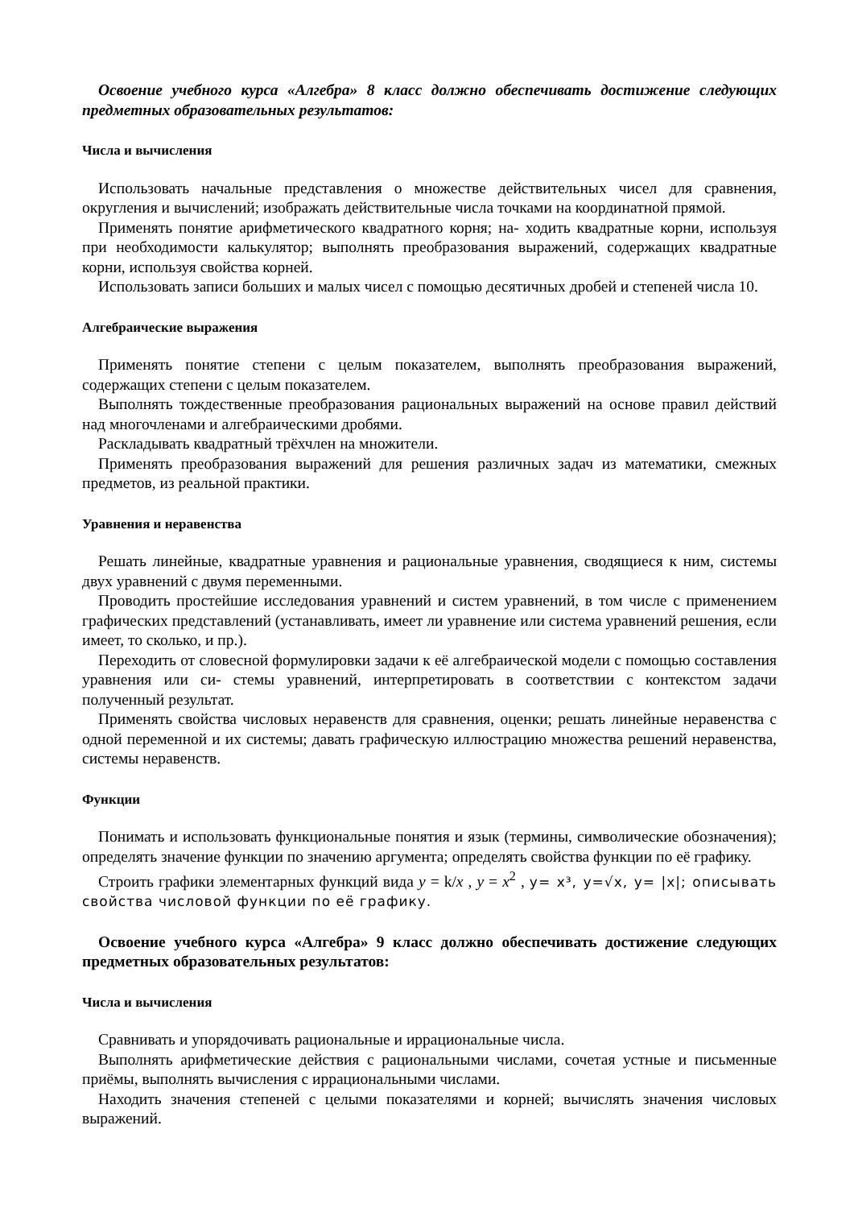Освоение учебного курса «Алгебра» 8 класс должно обеспечивать достижение следующих предметных образовательных результатов:
Числа и вычисления
Использовать начальные представления о множестве действительных чисел для сравнения, округления и вычислений; изображать действительные числа точками на координатной прямой.
Применять понятие арифметического квадратного корня; на- ходить квадратные корни, используя при необходимости калькулятор; выполнять преобразования выражений, содержащих квадратные корни, используя свойства корней.
Использовать записи больших и малых чисел с помощью десятичных дробей и степеней числа 10.
Алгебраические выражения
Применять понятие степени с целым показателем, выполнять преобразования выражений, содержащих степени с целым показателем.
Выполнять тождественные преобразования рациональных выражений на основе правил действий над многочленами и алгебраическими дробями.
Раскладывать квадратный трёхчлен на множители.
Применять преобразования выражений для решения различных задач из математики, смежных предметов, из реальной практики.
Уравнения и неравенства
Решать линейные, квадратные уравнения и рациональные уравнения, сводящиеся к ним, системы двух уравнений с двумя переменными.
Проводить простейшие исследования уравнений и систем уравнений, в том числе с применением графических представлений (устанавливать, имеет ли уравнение или система уравнений решения, если имеет, то сколько, и пр.).
Переходить от словесной формулировки задачи к её алгебраической модели с помощью составления уравнения или си- стемы уравнений, интерпретировать в соответствии с контекстом задачи полученный результат.
Применять свойства числовых неравенств для сравнения, оценки; решать линейные неравенства с одной переменной и их системы; давать графическую иллюстрацию множества решений неравенства, системы неравенств.
Функции
Понимать и использовать функциональные понятия и язык (термины, символические обозначения); определять значение функции по значению аргумента; определять свойства функции по её графику.
Строить графики элементарных функций вида y = k/x , y = x<sup>2</sup> , y= x³, y=√x, y= |x|; описывать свойства числовой функции по её графику.
Освоение учебного курса «Алгебра» 9 класс должно обеспечивать достижение следующих предметных образовательных результатов:
Числа и вычисления
Сравнивать и упорядочивать рациональные и иррациональные числа.
Выполнять арифметические действия с рациональными числами, сочетая устные и письменные приёмы, выполнять вычисления с иррациональными числами.
Находить значения степеней с целыми показателями и корней; вычислять значения числовых выражений.